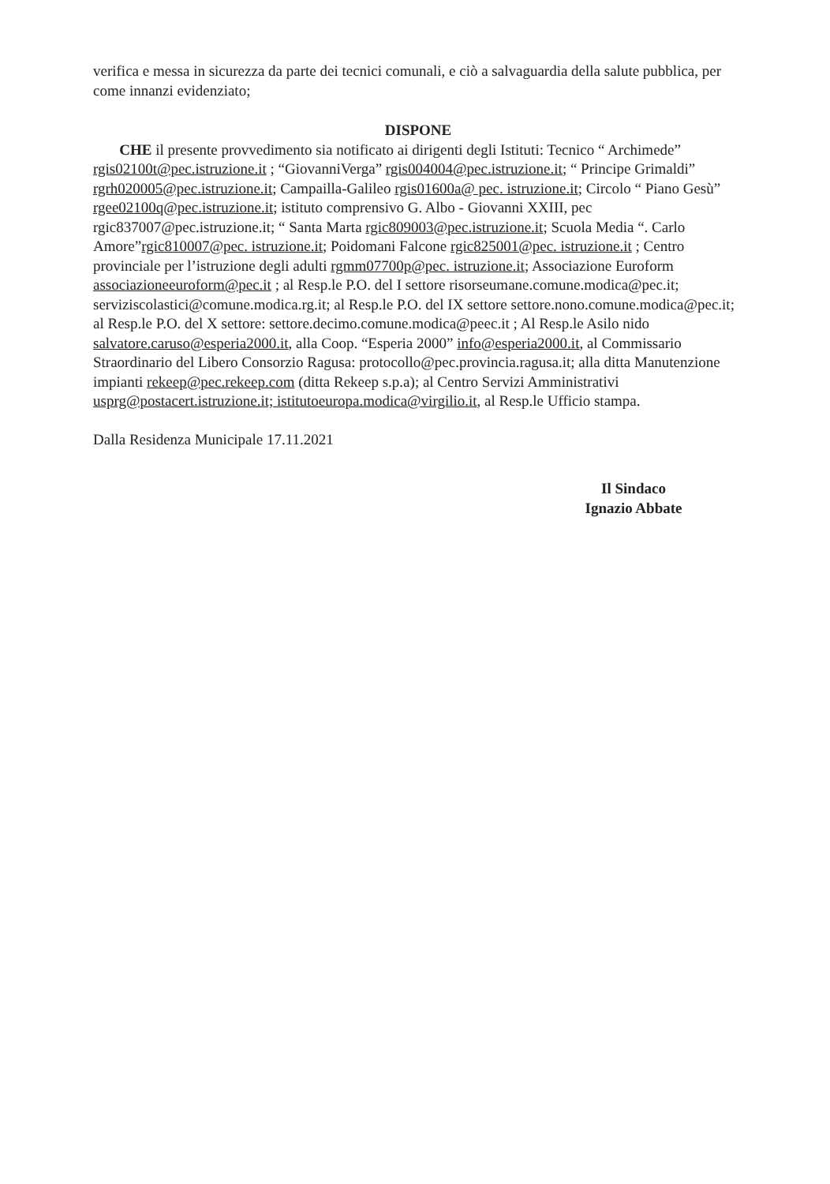verifica e messa in sicurezza da parte dei tecnici comunali, e ciò a salvaguardia della salute pubblica, per come innanzi evidenziato;
DISPONE
CHE il presente provvedimento sia notificato ai dirigenti degli Istituti: Tecnico “ Archimede” rgis02100t@pec.istruzione.it ; “GiovanniVerga” rgis004004@pec.istruzione.it; “ Principe Grimaldi” rgrh020005@pec.istruzione.it; Campailla-Galileo rgis01600a@ pec. istruzione.it; Circolo “ Piano Gesù” rgee02100q@pec.istruzione.it; istituto comprensivo G. Albo - Giovanni XXIII, pec rgic837007@pec.istruzione.it; “ Santa Marta rgic809003@pec.istruzione.it; Scuola Media “. Carlo Amore”rgic810007@pec. istruzione.it; Poidomani Falcone rgic825001@pec. istruzione.it ; Centro provinciale per l’istruzione degli adulti rgmm07700p@pec. istruzione.it; Associazione Euroform associazioneeuroform@pec.it ; al Resp.le P.O. del I settore risorseumane.comune.modica@pec.it; serviziscolastici@comune.modica.rg.it; al Resp.le P.O. del IX settore settore.nono.comune.modica@pec.it; al Resp.le P.O. del X settore: settore.decimo.comune.modica@peec.it ; Al Resp.le Asilo nido salvatore.caruso@esperia2000.it, alla Coop. “Esperia 2000” info@esperia2000.it, al Commissario Straordinario del Libero Consorzio Ragusa: protocollo@pec.provincia.ragusa.it; alla ditta Manutenzione impianti rekeep@pec.rekeep.com (ditta Rekeep s.p.a); al Centro Servizi Amministrativi usprg@postacert.istruzione.it; istitutoeuropa.modica@virgilio.it, al Resp.le Ufficio stampa.
Dalla Residenza Municipale 17.11.2021
Il Sindaco
Ignazio Abbate